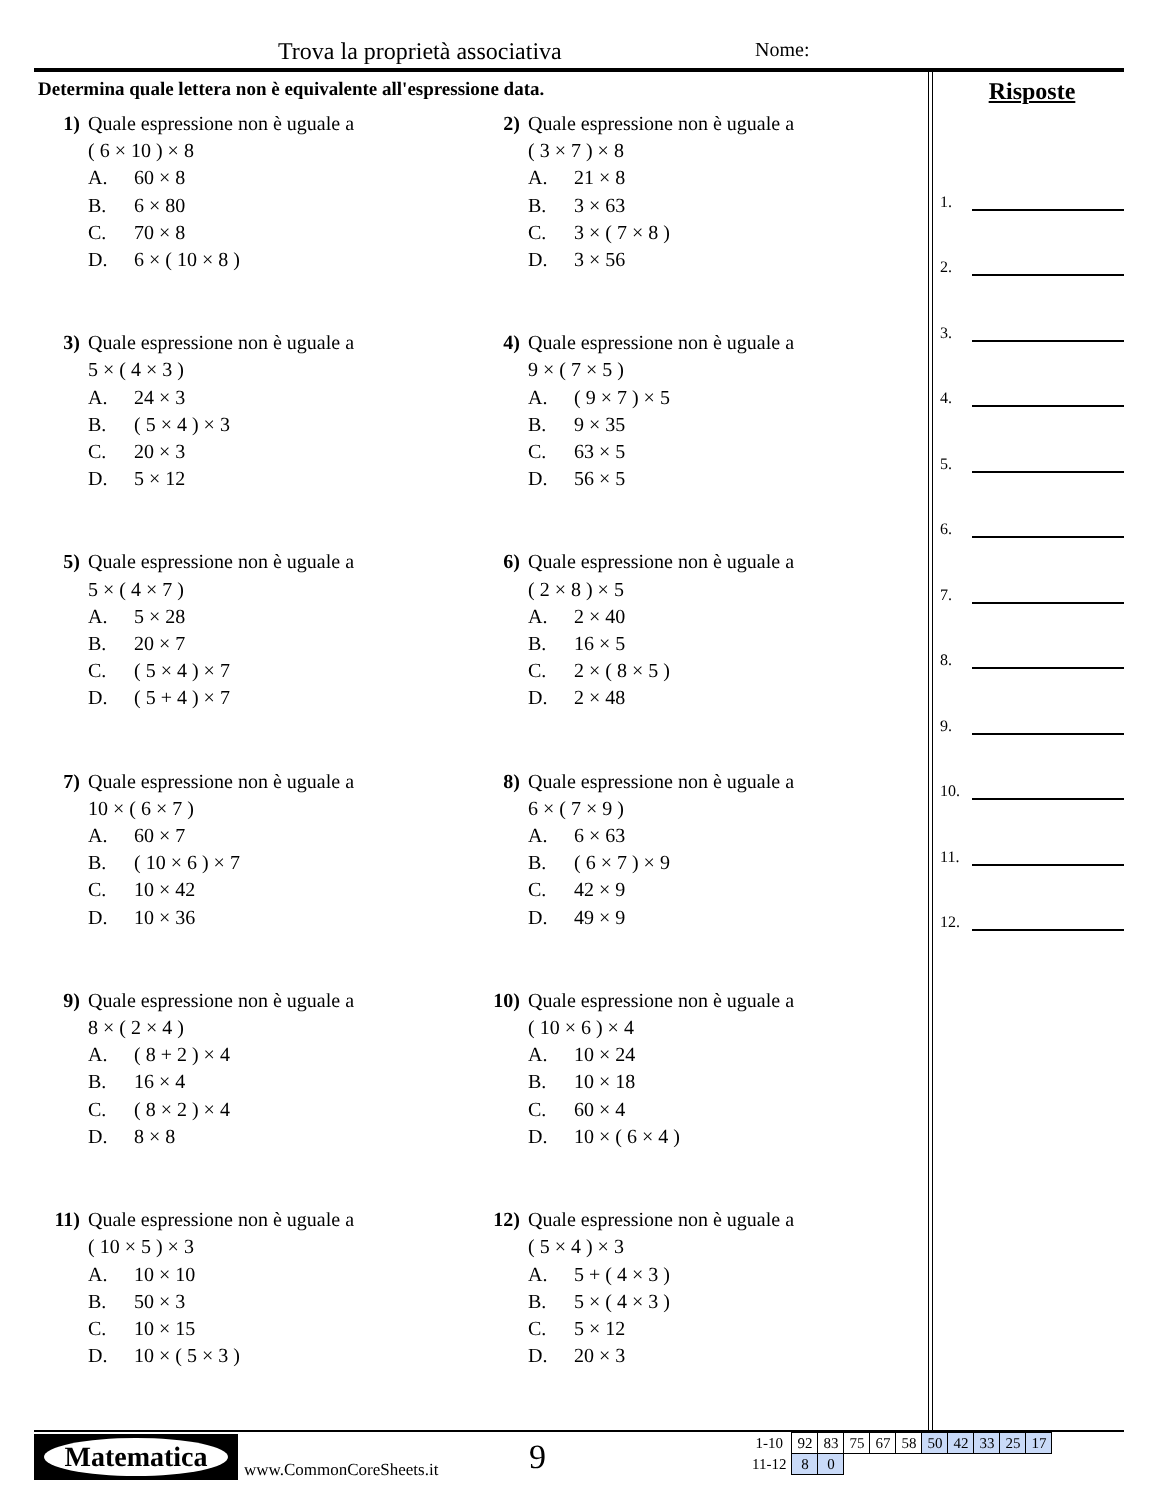Trova la proprietà associativa Nome:
Determina quale lettera non è equivalente all'espressione data.
1) Quale espressione non è uguale a
( 6 × 10 ) × 8
A. 60 × 8
B. 6 × 80
C. 70 × 8
D. 6 × ( 10 × 8 )
2) Quale espressione non è uguale a
( 3 × 7 ) × 8
A. 21 × 8
B. 3 × 63
C. 3 × ( 7 × 8 )
D. 3 × 56
3) Quale espressione non è uguale a
5 × ( 4 × 3 )
A. 24 × 3
B. ( 5 × 4 ) × 3
C. 20 × 3
D. 5 × 12
4) Quale espressione non è uguale a
9 × ( 7 × 5 )
A. ( 9 × 7 ) × 5
B. 9 × 35
C. 63 × 5
D. 56 × 5
5) Quale espressione non è uguale a
5 × ( 4 × 7 )
A. 5 × 28
B. 20 × 7
C. ( 5 × 4 ) × 7
D. ( 5 + 4 ) × 7
6) Quale espressione non è uguale a
( 2 × 8 ) × 5
A. 2 × 40
B. 16 × 5
C. 2 × ( 8 × 5 )
D. 2 × 48
7) Quale espressione non è uguale a
10 × ( 6 × 7 )
A. 60 × 7
B. ( 10 × 6 ) × 7
C. 10 × 42
D. 10 × 36
8) Quale espressione non è uguale a
6 × ( 7 × 9 )
A. 6 × 63
B. ( 6 × 7 ) × 9
C. 42 × 9
D. 49 × 9
9) Quale espressione non è uguale a
8 × ( 2 × 4 )
A. ( 8 + 2 ) × 4
B. 16 × 4
C. ( 8 × 2 ) × 4
D. 8 × 8
10) Quale espressione non è uguale a
( 10 × 6 ) × 4
A. 10 × 24
B. 10 × 18
C. 60 × 4
D. 10 × ( 6 × 4 )
11) Quale espressione non è uguale a
( 10 × 5 ) × 3
A. 10 × 10
B. 50 × 3
C. 10 × 15
D. 10 × ( 5 × 3 )
12) Quale espressione non è uguale a
( 5 × 4 ) × 3
A. 5 + ( 4 × 3 )
B. 5 × ( 4 × 3 )
C. 5 × 12
D. 20 × 3
Risposte
1.
2.
3.
4.
5.
6.
7.
8.
9.
10.
11.
12.
Matematica
www.CommonCoreSheets.it 9
| 1-10 | 92 | 83 | 75 | 67 | 58 | 50 | 42 | 33 | 25 | 17 |
| 11-12 | 8 | 0 | | | | | | | | |